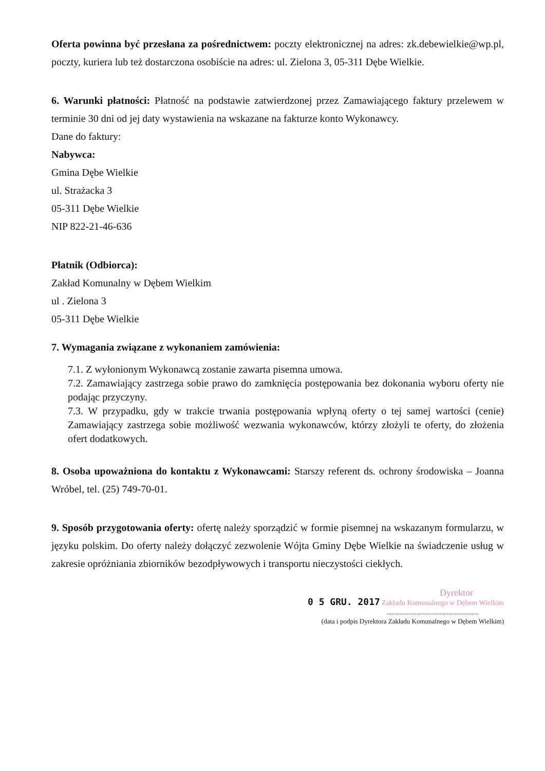Oferta powinna być przesłana za pośrednictwem: poczty elektronicznej na adres: zk.debewielkie@wp.pl, poczty, kuriera lub też dostarczona osobiście na adres: ul. Zielona 3, 05-311 Dębe Wielkie.
6. Warunki płatności: Płatność na podstawie zatwierdzonej przez Zamawiającego faktury przelewem w terminie 30 dni od jej daty wystawienia na wskazane na fakturze konto Wykonawcy.
Dane do faktury:
Nabywca:
Gmina Dębe Wielkie
ul. Strażacka 3
05-311 Dębe Wielkie
NIP 822-21-46-636
Płatnik (Odbiorca):
Zakład Komunalny w Dębem Wielkim
ul . Zielona 3
05-311 Dębe Wielkie
7. Wymagania związane z wykonaniem zamówienia:
7.1. Z wyłonionym Wykonawcą zostanie zawarta pisemna umowa.
7.2. Zamawiający zastrzega sobie prawo do zamknięcia postępowania bez dokonania wyboru oferty nie podając przyczyny.
7.3. W przypadku, gdy w trakcie trwania postępowania wpłyną oferty o tej samej wartości (cenie) Zamawiający zastrzega sobie możliwość wezwania wykonawców, którzy złożyli te oferty, do złożenia ofert dodatkowych.
8. Osoba upoważniona do kontaktu z Wykonawcami: Starszy referent ds. ochrony środowiska – Joanna Wróbel, tel. (25) 749-70-01.
9. Sposób przygotowania oferty: ofertę należy sporządzić w formie pisemnej na wskazanym formularzu, w języku polskim. Do oferty należy dołączyć zezwolenie Wójta Gminy Dębe Wielkie na świadczenie usług w zakresie opróżniania zbiorników bezodpływowych i transportu nieczystości ciekłych.
Dyrektor
0 5 GRU. 2017 Zakładu Komunalnego w Dębem Wielkim
.......................................................
(data i podpis Dyrektora Zakładu Komunalnego w Dębem Wielkim)